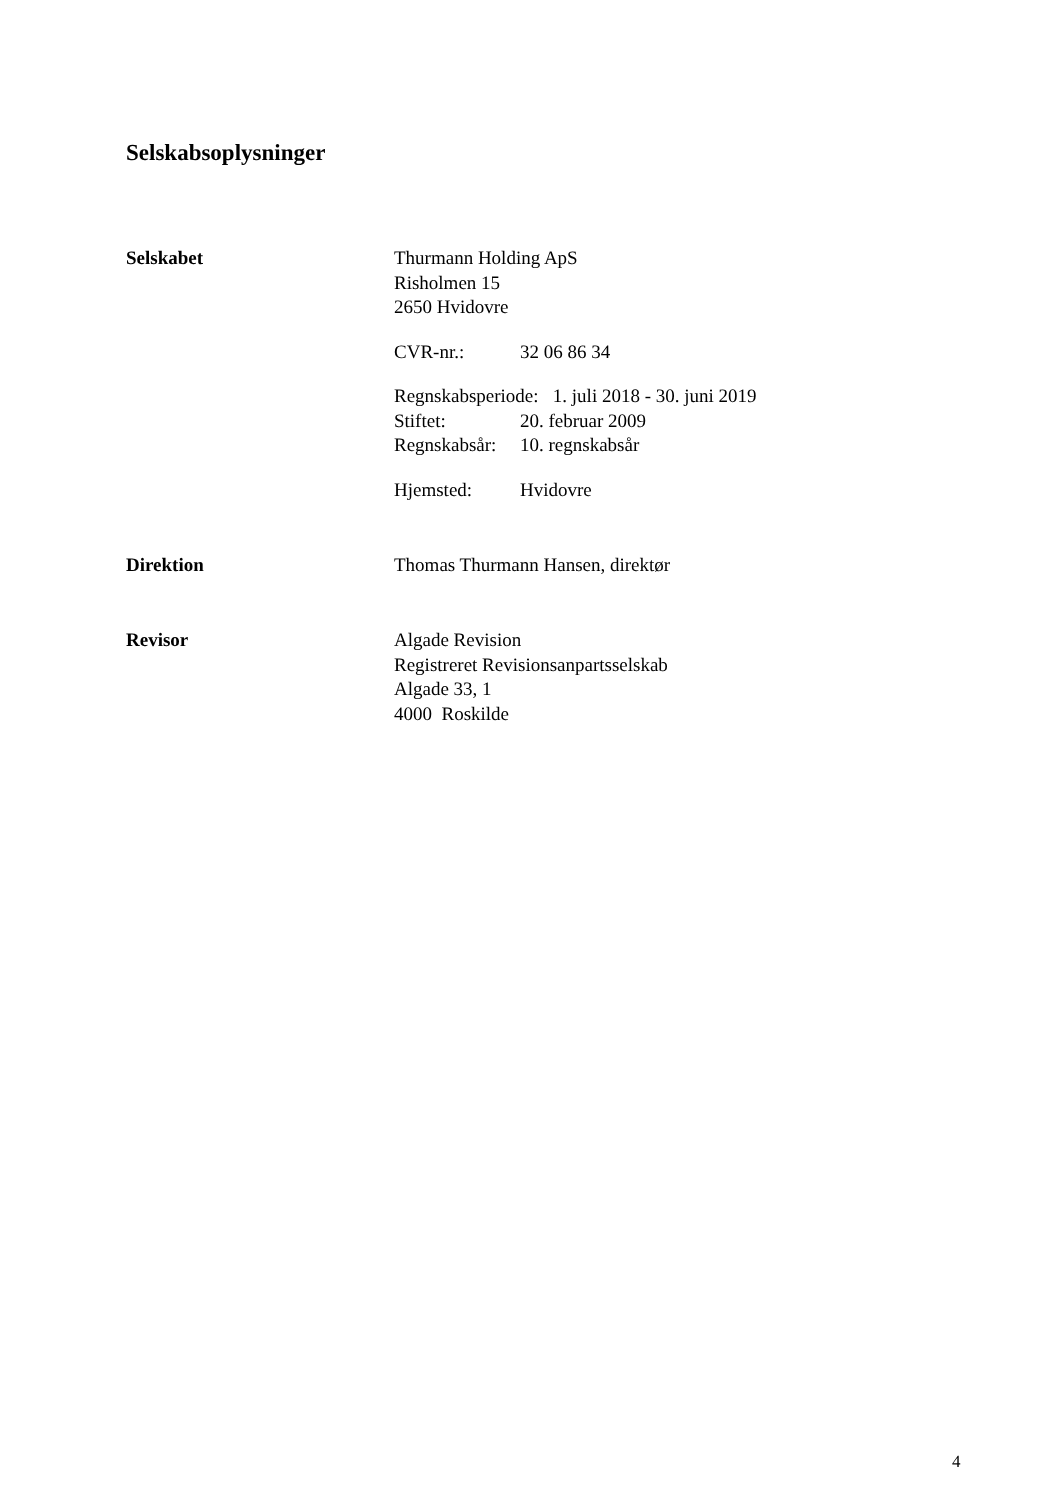Selskabsoplysninger
Selskabet Thurmann Holding ApS
Risholmen 15
2650 Hvidovre
CVR-nr.: 32 06 86 34
Regnskabsperiode: 1. juli 2018 - 30. juni 2019
Stiftet: 20. februar 2009
Regnskabsår: 10. regnskabsår
Hjemsted: Hvidovre
Direktion Thomas Thurmann Hansen, direktør
Revisor Algade Revision
Registreret Revisionsanpartsselskab
Algade 33, 1
4000 Roskilde
4